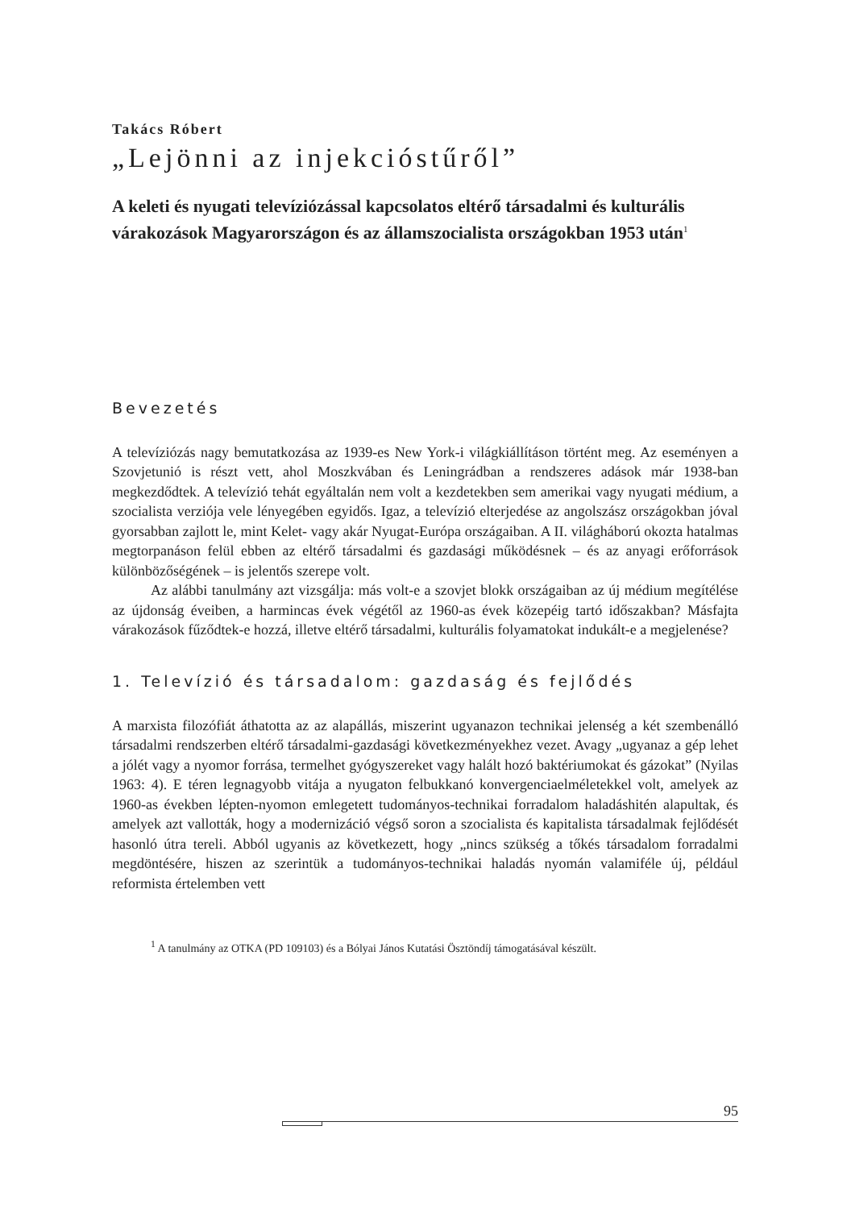Takács Róbert
„Lejönni az injekcióstűről”
A keleti és nyugati televíziózással kapcsolatos eltérő társadalmi és kulturális várakozások Magyarországon és az államszocialista országokban 1953 után<sup>1</sup>
Bevezetés
A televíziózás nagy bemutatkozása az 1939-es New York-i világkiállításon történt meg. Az eseményen a Szovjetunió is részt vett, ahol Moszkvában és Leningrádban a rendszeres adások már 1938-ban megkezdődtek. A televízió tehát egyáltalán nem volt a kezdetekben sem amerikai vagy nyugati médium, a szocialista verziója vele lényegében egyidős. Igaz, a televízió elterjedése az angolszász országokban jóval gyorsabban zajlott le, mint Kelet- vagy akár Nyugat-Európa országaiban. A II. világháború okozta hatalmas megtorpanáson felül ebben az eltérő társadalmi és gazdasági működésnek – és az anyagi erőforrások különbözőségének – is jelentős szerepe volt.
Az alábbi tanulmány azt vizsgálja: más volt-e a szovjet blokk országaiban az új médium megítélése az újdonság éveiben, a harmincas évek végétől az 1960-as évek közepéig tartó időszakban? Másfajta várakozások fűződtek-e hozzá, illetve eltérő társadalmi, kulturális folyamatokat indukált-e a megjelenése?
1. Televízió és társadalom: gazdaság és fejlődés
A marxista filozófiát áthatotta az az alapállás, miszerint ugyanazon technikai jelenség a két szembenálló társadalmi rendszerben eltérő társadalmi-gazdasági következményekhez vezet. Avagy „ugyanaz a gép lehet a jólét vagy a nyomor forrása, termelhet gyógyszereket vagy halált hozó baktériumokat és gázokat” (Nyilas 1963: 4). E téren legnagyobb vitája a nyugaton felbukkanó konvergenciaelméletekkel volt, amelyek az 1960-as években lépten-nyomon emlegetett tudományos-technikai forradalom haladáshitén alapultak, és amelyek azt vallották, hogy a modernizáció végső soron a szocialista és kapitalista társadalmak fejlődését hasonló útra tereli. Abból ugyanis az következett, hogy „nincs szükség a tőkés társadalom forradalmi megdöntésére, hiszen az szerintük a tudományos-technikai haladás nyomán valamiféle új, például reformista értelemben vett
<sup>1</sup> A tanulmány az OTKA (PD 109103) és a Bólyai János Kutatási Ösztöndíj támogatásával készült.
95